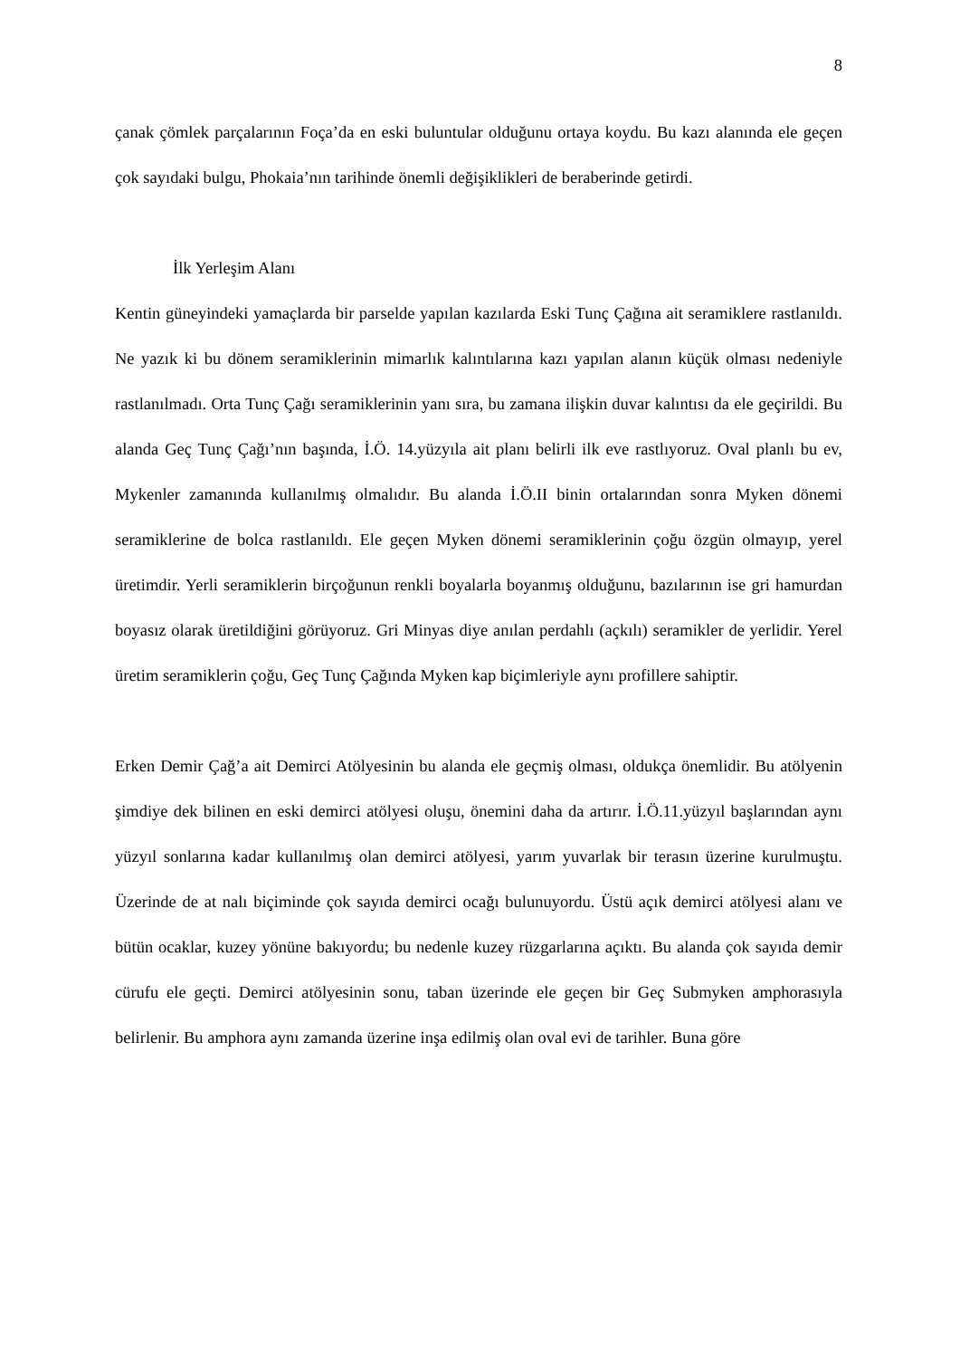8
çanak çömlek parçalarının Foça’da en eski buluntular olduğunu ortaya koydu. Bu kazı alanında ele geçen çok sayıdaki bulgu, Phokaia’nın tarihinde önemli değişiklikleri de beraberinde getirdi.
İlk Yerleşim Alanı
Kentin güneyindeki yamaçlarda bir parselde yapılan kazılarda Eski Tunç Çağına ait seramiklere rastlanıldı. Ne yazık ki bu dönem seramiklerinin mimarlık kalıntılarına kazı yapılan alanın küçük olması nedeniyle rastlanılmadı. Orta Tunç Çağı seramiklerinin yanı sıra, bu zamana ilişkin duvar kalıntısı da ele geçirildi. Bu alanda Geç Tunç Çağı’nın başında, İ.Ö. 14.yüzyıla ait planı belirli ilk eve rastlıyoruz. Oval planlı bu ev, Mykenler zamanında kullanılmış olmalıdır. Bu alanda İ.Ö.II binin ortalarından sonra Myken dönemi seramiklerine de bolca rastlanıldı. Ele geçen Myken dönemi seramiklerinin çoğu özgün olmayıp, yerel üretimdir. Yerli seramiklerin birçoğunun renkli boyalarla boyanmış olduğunu, bazılarının ise gri hamurdan boyasız olarak üretildiğini görüyoruz. Gri Minyas diye anılan perdahlı (açkılı) seramikler de yerlidir. Yerel üretim seramiklerin çoğu, Geç Tunç Çağında Myken kap biçimleriyle aynı profillere sahiptir.
Erken Demir Çağ’a ait Demirci Atölyesinin bu alanda ele geçmiş olması, oldukça önemlidir. Bu atölyenin şimdiye dek bilinen en eski demirci atölyesi oluşu, önemini daha da artırır. İ.Ö.11.yüzyıl başlarından aynı yüzyıl sonlarına kadar kullanılmış olan demirci atölyesi, yarım yuvarlak bir terasın üzerine kurulmuştu. Üzerinde de at nalı biçiminde çok sayıda demirci ocağı bulunuyordu. Üstü açık demirci atölyesi alanı ve bütün ocaklar, kuzey yönüne bakıyordu; bu nedenle kuzey rüzgarlarına açıktı. Bu alanda çok sayıda demir cürufu ele geçti. Demirci atölyesinin sonu, taban üzerinde ele geçen bir Geç Submyken amphorasıyla belirlenir. Bu amphora aynı zamanda üzerine inşa edilmiş olan oval evi de tarihler. Buna göre